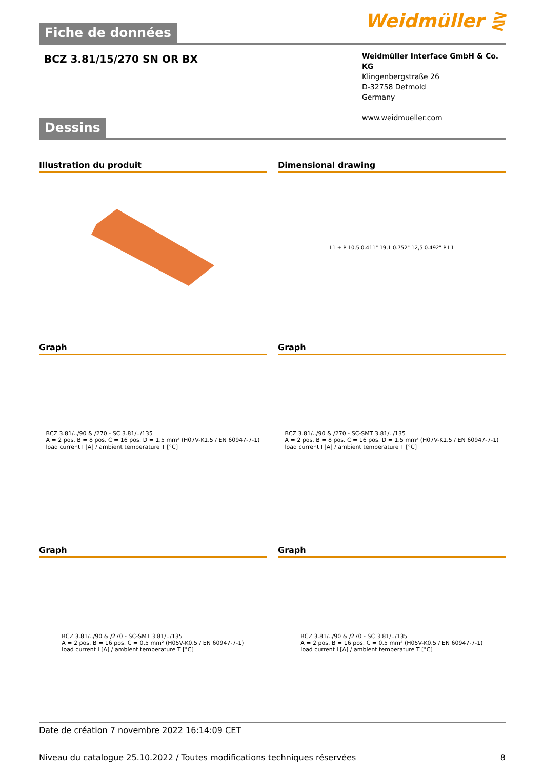Weidmüller ⋛
Fiche de données
BCZ 3.81/15/270 SN OR BX
Weidmüller Interface GmbH & Co. KG
Klingenbergstraße 26
D-32758 Detmold
Germany
www.weidmueller.com
Dessins
Illustration du produit Dimensional drawing
L1 + P 10,5 0.411" 19,1 0.752" 12,5 0.492" P L1
Graph
BCZ 3.81/../90 & /270 - SC 3.81/../135
A = 2 pos. B = 8 pos. C = 16 pos. D = 1.5 mm² (H07V-K1.5 / EN 60947-7-1)
load current I [A] / ambient temperature T [°C]
Graph
BCZ 3.81/../90 & /270 - SC-SMT 3.81/../135
A = 2 pos. B = 8 pos. C = 16 pos. D = 1.5 mm² (H07V-K1.5 / EN 60947-7-1)
load current I [A] / ambient temperature T [°C]
Graph
BCZ 3.81/../90 & /270 - SC-SMT 3.81/../135
A = 2 pos. B = 16 pos. C = 0.5 mm² (H05V-K0.5 / EN 60947-7-1)
load current I [A] / ambient temperature T [°C]
Graph
BCZ 3.81/../90 & /270 - SC 3.81/../135
A = 2 pos. B = 16 pos. C = 0.5 mm² (H05V-K0.5 / EN 60947-7-1)
load current I [A] / ambient temperature T [°C]
Date de création 7 novembre 2022 16:14:09 CET
Niveau du catalogue 25.10.2022 / Toutes modifications techniques réservées 8